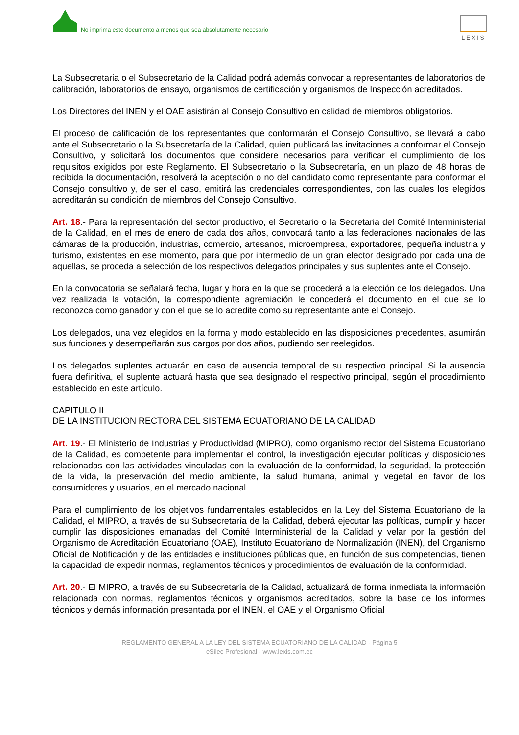No imprima este documento a menos que sea absolutamente necesario
LEXIS
La Subsecretaria o el Subsecretario de la Calidad podrá además convocar a representantes de laboratorios de calibración, laboratorios de ensayo, organismos de certificación y organismos de Inspección acreditados.
Los Directores del INEN y el OAE asistirán al Consejo Consultivo en calidad de miembros obligatorios.
El proceso de calificación de los representantes que conformarán el Consejo Consultivo, se llevará a cabo ante el Subsecretario o la Subsecretaría de la Calidad, quien publicará las invitaciones a conformar el Consejo Consultivo, y solicitará los documentos que considere necesarios para verificar el cumplimiento de los requisitos exigidos por este Reglamento. El Subsecretario o la Subsecretaría, en un plazo de 48 horas de recibida la documentación, resolverá la aceptación o no del candidato como representante para conformar el Consejo consultivo y, de ser el caso, emitirá las credenciales correspondientes, con las cuales los elegidos acreditarán su condición de miembros del Consejo Consultivo.
Art. 18.- Para la representación del sector productivo, el Secretario o la Secretaria del Comité Interministerial de la Calidad, en el mes de enero de cada dos años, convocará tanto a las federaciones nacionales de las cámaras de la producción, industrias, comercio, artesanos, microempresa, exportadores, pequeña industria y turismo, existentes en ese momento, para que por intermedio de un gran elector designado por cada una de aquellas, se proceda a selección de los respectivos delegados principales y sus suplentes ante el Consejo.
En la convocatoria se señalará fecha, lugar y hora en la que se procederá a la elección de los delegados. Una vez realizada la votación, la correspondiente agremiación le concederá el documento en el que se lo reconozca como ganador y con el que se lo acredite como su representante ante el Consejo.
Los delegados, una vez elegidos en la forma y modo establecido en las disposiciones precedentes, asumirán sus funciones y desempeñarán sus cargos por dos años, pudiendo ser reelegidos.
Los delegados suplentes actuarán en caso de ausencia temporal de su respectivo principal. Si la ausencia fuera definitiva, el suplente actuará hasta que sea designado el respectivo principal, según el procedimiento establecido en este artículo.
CAPITULO II
DE LA INSTITUCION RECTORA DEL SISTEMA ECUATORIANO DE LA CALIDAD
Art. 19.- El Ministerio de Industrias y Productividad (MIPRO), como organismo rector del Sistema Ecuatoriano de la Calidad, es competente para implementar el control, la investigación ejecutar políticas y disposiciones relacionadas con las actividades vinculadas con la evaluación de la conformidad, la seguridad, la protección de la vida, la preservación del medio ambiente, la salud humana, animal y vegetal en favor de los consumidores y usuarios, en el mercado nacional.
Para el cumplimiento de los objetivos fundamentales establecidos en la Ley del Sistema Ecuatoriano de la Calidad, el MIPRO, a través de su Subsecretaría de la Calidad, deberá ejecutar las políticas, cumplir y hacer cumplir las disposiciones emanadas del Comité Interministerial de la Calidad y velar por la gestión del Organismo de Acreditación Ecuatoriano (OAE), Instituto Ecuatoriano de Normalización (INEN), del Organismo Oficial de Notificación y de las entidades e instituciones públicas que, en función de sus competencias, tienen la capacidad de expedir normas, reglamentos técnicos y procedimientos de evaluación de la conformidad.
Art. 20.- El MIPRO, a través de su Subsecretaría de la Calidad, actualizará de forma inmediata la información relacionada con normas, reglamentos técnicos y organismos acreditados, sobre la base de los informes técnicos y demás información presentada por el INEN, el OAE y el Organismo Oficial
REGLAMENTO GENERAL A LA LEY DEL SISTEMA ECUATORIANO DE LA CALIDAD - Página 5
eSilec Profesional - www.lexis.com.ec